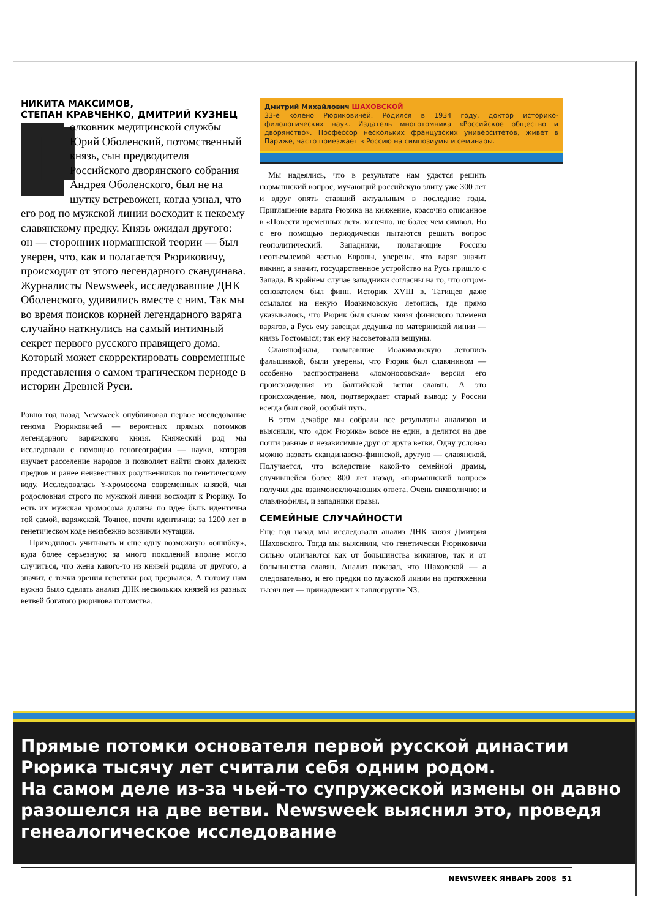НИКИТА МАКСИМОВ,
СТЕПАН КРАВЧЕНКО, ДМИТРИЙ КУЗНЕЦ
Полковник медицинской службы Юрий Оболенский, потомственный князь, сын предводителя Российского дворянского собрания Андрея Оболенского, был не на шутку встревожен, когда узнал, что его род по мужской линии восходит к некоему славянскому предку. Князь ожидал другого: он — сторонник норманнской теории — был уверен, что, как и полагается Рюриковичу, происходит от этого легендарного скандинава. Журналисты Newsweek, исследовавшие ДНК Оболенского, удивились вместе с ним. Так мы во время поисков корней легендарного варяга случайно наткнулись на самый интимный секрет первого русского правящего дома. Который может скорректировать современные представления о самом трагическом периоде в истории Древней Руси.
Ровно год назад Newsweek опубликовал первое исследование генома Рюриковичей — вероятных прямых потомков легендарного варяжского князя. Княжеский род мы исследовали с помощью геногеографии — науки, которая изучает расселение народов и позволяет найти своих далеких предков и ранее неизвестных родственников по генетическому коду. Исследовалась Y-хромосома современных князей, чья родословная строго по мужской линии восходит к Рюрику. То есть их мужская хромосома должна по идее быть идентична той самой, варяжской. Точнее, почти идентична: за 1200 лет в генетическом коде неизбежно возникли мутации.
Приходилось учитывать и еще одну возможную «ошибку», куда более серьезную: за много поколений вполне могло случиться, что жена какого-то из князей родила от другого, а значит, с точки зрения генетики род прервался. А потому нам нужно было сделать анализ ДНК нескольких князей из разных ветвей богатого рюрикова потомства.
Дмитрий Михайлович ШАХОВСКОЙ
33-е колено Рюриковичей. Родился в 1934 году, доктор историко-филологических наук. Издатель многотомника «Российское общество и дворянство». Профессор нескольких французских университетов, живет в Париже, часто приезжает в Россию на симпозиумы и семинары.
Мы надеялись, что в результате нам удастся решить норманнский вопрос, мучающий российскую элиту уже 300 лет и вдруг опять ставший актуальным в последние годы. Приглашение варяга Рюрика на княжение, красочно описанное в «Повести временных лет», конечно, не более чем символ. Но с его помощью периодически пытаются решить вопрос геополитический. Западники, полагающие Россию неотъемлемой частью Европы, уверены, что варяг значит викинг, а значит, государственное устройство на Русь пришло с Запада. В крайнем случае западники согласны на то, что отцом-основателем был финн. Историк XVIII в. Татищев даже ссылался на некую Иоакимовскую летопись, где прямо указывалось, что Рюрик был сыном князя финнского племени варягов, а Русь ему завещал дедушка по материнской линии — князь Гостомысл; так ему насоветовали вещуны.
Славянофилы, полагавшие Иоакимовскую летопись фальшивкой, были уверены, что Рюрик был славянином — особенно распространена «ломоносовская» версия его происхождения из балтийской ветви славян. А это происхождение, мол, подтверждает старый вывод: у России всегда был свой, особый путь.
В этом декабре мы собрали все результаты анализов и выяснили, что «дом Рюрика» вовсе не един, а делится на две почти равные и независимые друг от друга ветви. Одну условно можно назвать скандинавско-финнской, другую — славянской. Получается, что вследствие какой-то семейной драмы, случившейся более 800 лет назад, «норманнский вопрос» получил два взаимоисключающих ответа. Очень символично: и славянофилы, и западники правы.
СЕМЕЙНЫЕ СЛУЧАЙНОСТИ
Еще год назад мы исследовали анализ ДНК князя Дмитрия Шаховского. Тогда мы выяснили, что генетически Рюриковичи сильно отличаются как от большинства викингов, так и от большинства славян. Анализ показал, что Шаховской — а следовательно, и его предки по мужской линии на протяжении тысяч лет — принадлежит к гаплогруппе N3.
Прямые потомки основателя первой русской династии Рюрика тысячу лет считали себя одним родом.
На самом деле из-за чьей-то супружеской измены он давно разошелся на две ветви. Newsweek выяснил это, проведя генеалогическое исследование
NEWSWEEK ЯНВАРЬ 2008 51